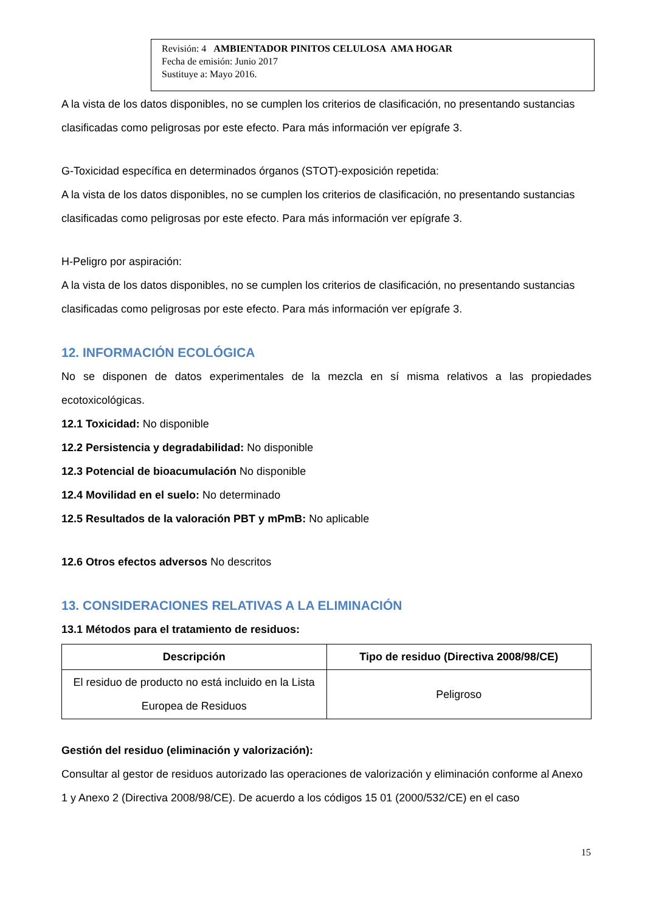Revisión: 4 AMBIENTADOR PINITOS CELULOSA AMA HOGAR
Fecha de emisión: Junio 2017
Sustituye a: Mayo 2016.
A la vista de los datos disponibles, no se cumplen los criterios de clasificación, no presentando sustancias clasificadas como peligrosas por este efecto. Para más información ver epígrafe 3.
G-Toxicidad específica en determinados órganos (STOT)-exposición repetida:
A la vista de los datos disponibles, no se cumplen los criterios de clasificación, no presentando sustancias clasificadas como peligrosas por este efecto. Para más información ver epígrafe 3.
H-Peligro por aspiración:
A la vista de los datos disponibles, no se cumplen los criterios de clasificación, no presentando sustancias clasificadas como peligrosas por este efecto. Para más información ver epígrafe 3.
12. INFORMACIÓN ECOLÓGICA
No se disponen de datos experimentales de la mezcla en sí misma relativos a las propiedades ecotoxicológicas.
12.1 Toxicidad: No disponible
12.2 Persistencia y degradabilidad: No disponible
12.3 Potencial de bioacumulación No disponible
12.4 Movilidad en el suelo: No determinado
12.5 Resultados de la valoración PBT y mPmB: No aplicable
12.6 Otros efectos adversos No descritos
13. CONSIDERACIONES RELATIVAS A LA ELIMINACIÓN
13.1 Métodos para el tratamiento de residuos:
| Descripción | Tipo de residuo (Directiva 2008/98/CE) |
| --- | --- |
| El residuo de producto no está incluido en la Lista Europea de Residuos | Peligroso |
Gestión del residuo (eliminación y valorización):
Consultar al gestor de residuos autorizado las operaciones de valorización y eliminación conforme al Anexo 1 y Anexo 2 (Directiva 2008/98/CE). De acuerdo a los códigos 15 01 (2000/532/CE) en el caso
15